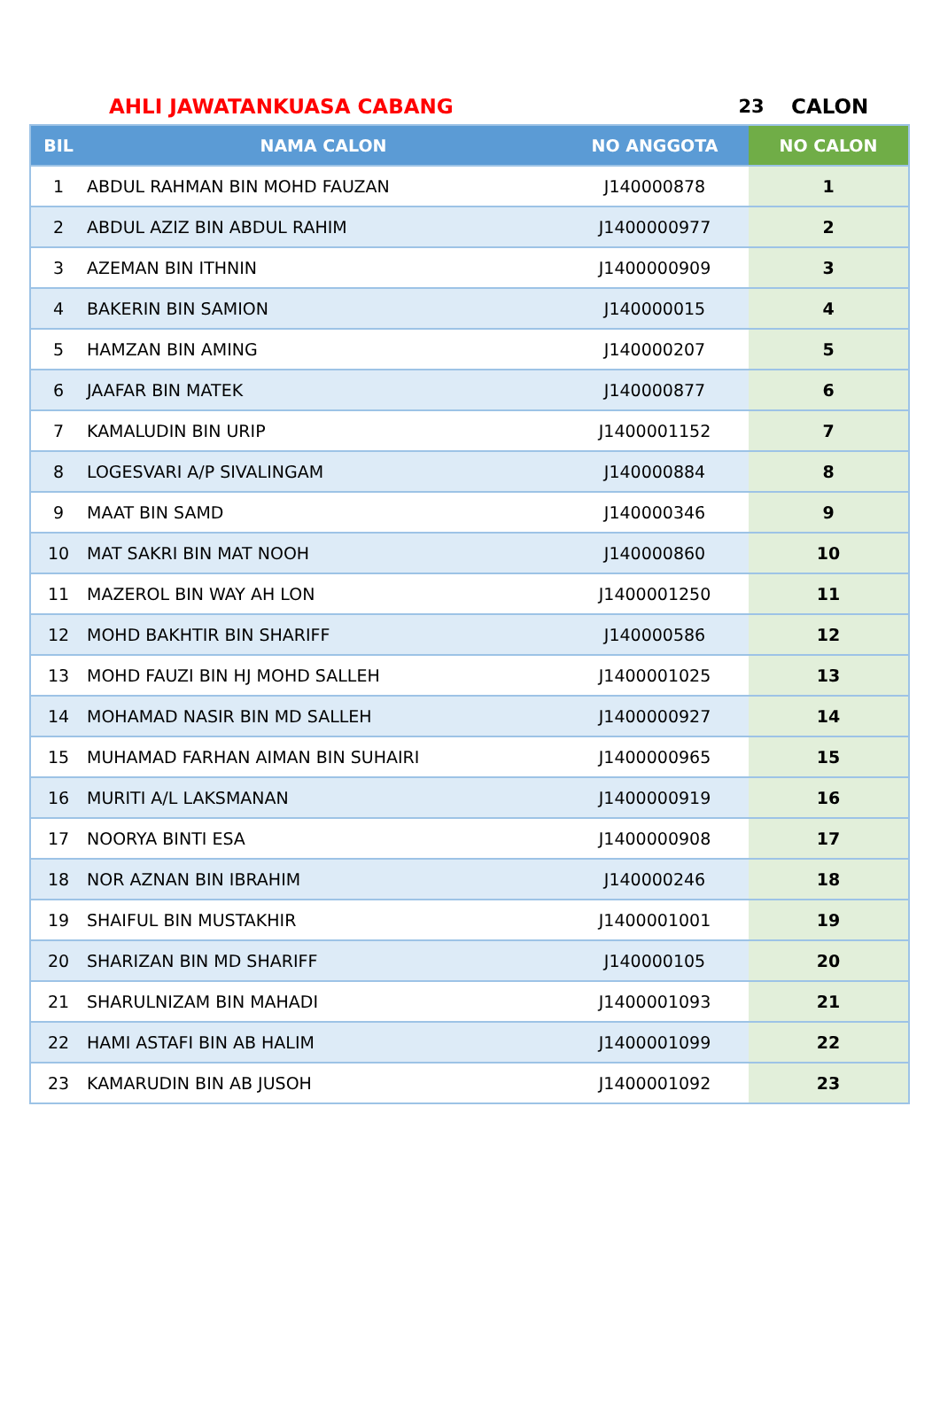AHLI JAWATANKUASA CABANG 23 CALON
| BIL | NAMA CALON | NO ANGGOTA | NO CALON |
| --- | --- | --- | --- |
| 1 | ABDUL RAHMAN BIN MOHD FAUZAN | J140000878 | 1 |
| 2 | ABDUL AZIZ BIN ABDUL RAHIM | J1400000977 | 2 |
| 3 | AZEMAN BIN ITHNIN | J1400000909 | 3 |
| 4 | BAKERIN BIN SAMION | J140000015 | 4 |
| 5 | HAMZAN BIN AMING | J140000207 | 5 |
| 6 | JAAFAR BIN MATEK | J140000877 | 6 |
| 7 | KAMALUDIN BIN URIP | J1400001152 | 7 |
| 8 | LOGESVARI A/P SIVALINGAM | J140000884 | 8 |
| 9 | MAAT BIN SAMD | J140000346 | 9 |
| 10 | MAT SAKRI BIN MAT NOOH | J140000860 | 10 |
| 11 | MAZEROL BIN WAY AH LON | J1400001250 | 11 |
| 12 | MOHD BAKHTIR BIN SHARIFF | J140000586 | 12 |
| 13 | MOHD FAUZI BIN HJ MOHD SALLEH | J1400001025 | 13 |
| 14 | MOHAMAD NASIR BIN MD SALLEH | J1400000927 | 14 |
| 15 | MUHAMAD FARHAN AIMAN BIN SUHAIRI | J1400000965 | 15 |
| 16 | MURITI A/L LAKSMANAN | J1400000919 | 16 |
| 17 | NOORYA BINTI ESA | J1400000908 | 17 |
| 18 | NOR AZNAN BIN IBRAHIM | J140000246 | 18 |
| 19 | SHAIFUL BIN MUSTAKHIR | J1400001001 | 19 |
| 20 | SHARIZAN BIN MD SHARIFF | J140000105 | 20 |
| 21 | SHARULNIZAM BIN MAHADI | J1400001093 | 21 |
| 22 | HAMI ASTAFI BIN AB HALIM | J1400001099 | 22 |
| 23 | KAMARUDIN BIN AB JUSOH | J1400001092 | 23 |